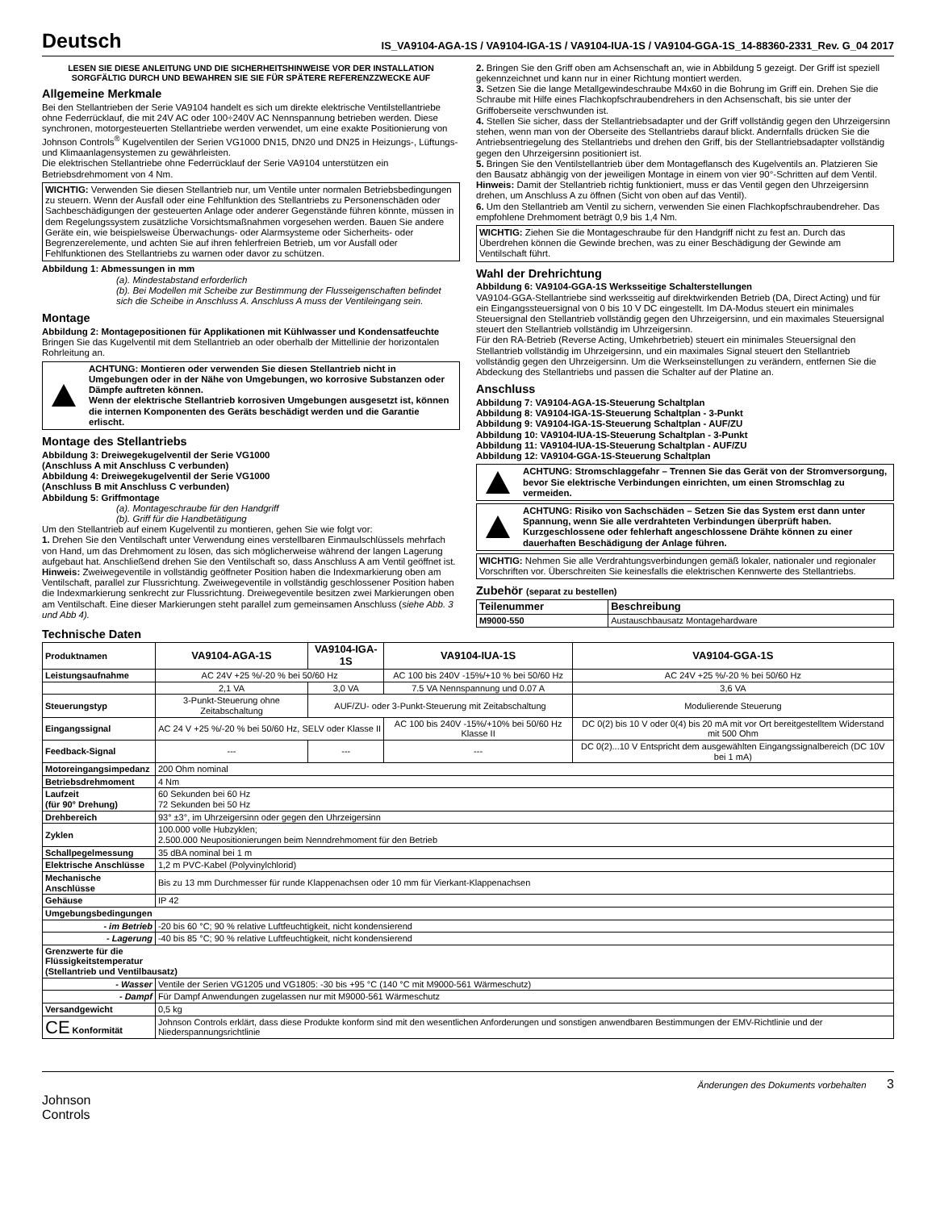Deutsch
IS_VA9104-AGA-1S / VA9104-IGA-1S / VA9104-IUA-1S / VA9104-GGA-1S_14-88360-2331_Rev. G_04 2017
LESEN SIE DIESE ANLEITUNG UND DIE SICHERHEITSHINWEISE VOR DER INSTALLATION SORGFÄLTIG DURCH UND BEWAHREN SIE SIE FÜR SPÄTERE REFERENZZWECKE AUF
Allgemeine Merkmale
Bei den Stellantrieben der Serie VA9104 handelt es sich um direkte elektrische Ventilstellantriebe ohne Federrücklauf, die mit 24V AC oder 100÷240V AC Nennspannung betrieben werden. Diese synchronen, motorgesteuerten Stellantriebe werden verwendet, um eine exakte Positionierung von Johnson Controls<sup>®</sup> Kugelventilen der Serien VG1000 DN15, DN20 und DN25 in Heizungs-, Lüftungs- und Klimaanlagensystemen zu gewährleisten.
Die elektrischen Stellantriebe ohne Federrücklauf der Serie VA9104 unterstützen ein Betriebsdrehmoment von 4 Nm.
WICHTIG: Verwenden Sie diesen Stellantrieb nur, um Ventile unter normalen Betriebsbedingungen zu steuern. Wenn der Ausfall oder eine Fehlfunktion des Stellantriebs zu Personenschäden oder Sachbeschädigungen der gesteuerten Anlage oder anderer Gegenstände führen könnte, müssen in dem Regelungssystem zusätzliche Vorsichtsmaßnahmen vorgesehen werden. Bauen Sie andere Geräte ein, wie beispielsweise Überwachungs- oder Alarmsysteme oder Sicherheits- oder Begrenzerelemente, und achten Sie auf ihren fehlerfreien Betrieb, um vor Ausfall oder Fehlfunktionen des Stellantriebs zu warnen oder davor zu schützen.
Abbildung 1: Abmessungen in mm
(a). Mindestabstand erforderlich
(b). Bei Modellen mit Scheibe zur Bestimmung der Flusseigenschaften befindet sich die Scheibe in Anschluss A. Anschluss A muss der Ventileingang sein.
Montage
Abbildung 2: Montagepositionen für Applikationen mit Kühlwasser und Kondensatfeuchte
Bringen Sie das Kugelventil mit dem Stellantrieb an oder oberhalb der Mittellinie der horizontalen Rohrleitung an.
ACHTUNG: Montieren oder verwenden Sie diesen Stellantrieb nicht in Umgebungen oder in der Nähe von Umgebungen, wo korrosive Substanzen oder Dämpfe auftreten können.
Wenn der elektrische Stellantrieb korrosiven Umgebungen ausgesetzt ist, können die internen Komponenten des Geräts beschädigt werden und die Garantie erlischt.
Montage des Stellantriebs
Abbildung 3: Dreiwegekugelventil der Serie VG1000
(Anschluss A mit Anschluss C verbunden)
Abbildung 4: Dreiwegekugelventil der Serie VG1000
(Anschluss B mit Anschluss C verbunden)
Abbildung 5: Griffmontage
(a). Montageschraube für den Handgriff
(b). Griff für die Handbetätigung
Um den Stellantrieb auf einem Kugelventil zu montieren, gehen Sie wie folgt vor:
1. Drehen Sie den Ventilschaft unter Verwendung eines verstellbaren Einmaulschlüssels mehrfach von Hand, um das Drehmoment zu lösen, das sich möglicherweise während der langen Lagerung aufgebaut hat. Anschließend drehen Sie den Ventilschaft so, dass Anschluss A am Ventil geöffnet ist.
Hinweis: Zweiwegeventile in vollständig geöffneter Position haben die Indexmarkierung oben am Ventilschaft, parallel zur Flussrichtung. Zweiwegeventile in vollständig geschlossener Position haben die Indexmarkierung senkrecht zur Flussrichtung. Dreiwegeventile besitzen zwei Markierungen oben am Ventilschaft. Eine dieser Markierungen steht parallel zum gemeinsamen Anschluss (siehe Abb. 3 und Abb 4).
2. Bringen Sie den Griff oben am Achsenschaft an, wie in Abbildung 5 gezeigt. Der Griff ist speziell gekennzeichnet und kann nur in einer Richtung montiert werden.
3. Setzen Sie die lange Metallgewindeschraube M4x60 in die Bohrung im Griff ein. Drehen Sie die Schraube mit Hilfe eines Flachkopfschraubendrehers in den Achsenschaft, bis sie unter der Griffoberseite verschwunden ist.
4. Stellen Sie sicher, dass der Stellantriebsadapter und der Griff vollständig gegen den Uhrzeigersinn stehen, wenn man von der Oberseite des Stellantriebs darauf blickt. Andernfalls drücken Sie die Antriebsentriegelung des Stellantriebs und drehen den Griff, bis der Stellantriebsadapter vollständig gegen den Uhrzeigersinn positioniert ist.
5. Bringen Sie den Ventilstellantrieb über dem Montageflansch des Kugelventils an. Platzieren Sie den Bausatz abhängig von der jeweiligen Montage in einem von vier 90°-Schritten auf dem Ventil.
Hinweis: Damit der Stellantrieb richtig funktioniert, muss er das Ventil gegen den Uhrzeigersinn drehen, um Anschluss A zu öffnen (Sicht von oben auf das Ventil).
6. Um den Stellantrieb am Ventil zu sichern, verwenden Sie einen Flachkopfschraubendreher. Das empfohlene Drehmoment beträgt 0,9 bis 1,4 Nm.
WICHTIG: Ziehen Sie die Montageschraube für den Handgriff nicht zu fest an. Durch das Überdrehen können die Gewinde brechen, was zu einer Beschädigung der Gewinde am Ventilschaft führt.
Wahl der Drehrichtung
Abbildung 6: VA9104-GGA-1S Werksseitige Schalterstellungen
VA9104-GGA-Stellantriebe sind werksseitig auf direktwirkenden Betrieb (DA, Direct Acting) und für ein Eingangssteuersignal von 0 bis 10 V DC eingestellt. Im DA-Modus steuert ein minimales Steuersignal den Stellantrieb vollständig gegen den Uhrzeigersinn, und ein maximales Steuersignal steuert den Stellantrieb vollständig im Uhrzeigersinn.
Für den RA-Betrieb (Reverse Acting, Umkehrbetrieb) steuert ein minimales Steuersignal den Stellantrieb vollständig im Uhrzeigersinn, und ein maximales Signal steuert den Stellantrieb vollständig gegen den Uhrzeigersinn. Um die Werkseinstellungen zu verändern, entfernen Sie die Abdeckung des Stellantriebs und passen die Schalter auf der Platine an.
Anschluss
Abbildung 7: VA9104-AGA-1S-Steuerung Schaltplan
Abbildung 8: VA9104-IGA-1S-Steuerung Schaltplan - 3-Punkt
Abbildung 9: VA9104-IGA-1S-Steuerung Schaltplan - AUF/ZU
Abbildung 10: VA9104-IUA-1S-Steuerung Schaltplan - 3-Punkt
Abbildung 11: VA9104-IUA-1S-Steuerung Schaltplan - AUF/ZU
Abbildung 12: VA9104-GGA-1S-Steuerung Schaltplan
ACHTUNG: Stromschlaggefahr – Trennen Sie das Gerät von der Stromversorgung, bevor Sie elektrische Verbindungen einrichten, um einen Stromschlag zu vermeiden.
ACHTUNG: Risiko von Sachschäden – Setzen Sie das System erst dann unter Spannung, wenn Sie alle verdrahteten Verbindungen überprüft haben. Kurzgeschlossene oder fehlerhaft angeschlossene Drähte können zu einer dauerhaften Beschädigung der Anlage führen.
WICHTIG: Nehmen Sie alle Verdrahtungsverbindungen gemäß lokaler, nationaler und regionaler Vorschriften vor. Überschreiten Sie keinesfalls die elektrischen Kennwerte des Stellantriebs.
Zubehör (separat zu bestellen)
| Teilenummer | Beschreibung |
| --- | --- |
| M9000-550 | Austauschbausatz Montagehardware |
Technische Daten
| Produktnamen | VA9104-AGA-1S | VA9104-IGA-1S | VA9104-IUA-1S | VA9104-GGA-1S |
| Leistungsaufnahme | AC 24V +25 %/-20 % bei 50/60 Hz | | AC 100 bis 240V -15%/+10 % bei 50/60 Hz | AC 24V +25 %/-20 % bei 50/60 Hz |
| | 2,1 VA | 3,0 VA | 7.5 VA Nennspannung und 0.07 A | 3,6 VA |
| Steuerungstyp | 3-Punkt-Steuerung ohne Zeitabschaltung | AUF/ZU- oder 3-Punkt-Steuerung mit Zeitabschaltung | | Modulierende Steuerung |
| Eingangssignal | AC 24 V +25 %/-20 % bei 50/60 Hz, SELV oder Klasse II | | AC 100 bis 240V -15%/+10% bei 50/60 Hz Klasse II | DC 0(2) bis 10 V oder 0(4) bis 20 mA mit vor Ort bereitgestelltem Widerstand mit 500 Ohm |
| Feedback-Signal | --- | --- | --- | DC 0(2)...10 V Entspricht dem ausgewählten Eingangssignalbereich (DC 10V bei 1 mA) |
| Motoreingangsimpedanz | 200 Ohm nominal | | | |
| Betriebsdrehmoment | 4 Nm | | | |
| Laufzeit (für 90° Drehung) | 60 Sekunden bei 60 Hz 72 Sekunden bei 50 Hz | | | |
| Drehbereich | 93° ±3°, im Uhrzeigersinn oder gegen den Uhrzeigersinn | | | |
| Zyklen | 100.000 volle Hubzyklen; 2.500.000 Neupositionierungen beim Nenndrehmoment für den Betrieb | | | |
| Schallpegelmessung | 35 dBA nominal bei 1 m | | | |
| Elektrische Anschlüsse | 1,2 m PVC-Kabel (Polyvinylchlorid) | | | |
| Mechanische Anschlüsse | Bis zu 13 mm Durchmesser für runde Klappenachsen oder 10 mm für Vierkant-Klappenachsen | | | |
| Gehäuse | IP 42 | | | |
| Umgebungsbedingungen | | | | |
| - im Betrieb | -20 bis 60 °C; 90 % relative Luftfeuchtigkeit, nicht kondensierend | | | |
| - Lagerung | -40 bis 85 °C; 90 % relative Luftfeuchtigkeit, nicht kondensierend | | | |
| Grenzwerte für die Flüssigkeitstemperatur (Stellantrieb und Ventilbausatz) | | | | |
| - Wasser | Ventile der Serien VG1205 und VG1805: -30 bis +95 °C (140 °C mit M9000-561 Wärmeschutz) | | | |
| - Dampf | Für Dampf Anwendungen zugelassen nur mit M9000-561 Wärmeschutz | | | |
| Versandgewicht | 0,5 kg | | | |
| CE Konformität | Johnson Controls erklärt, dass diese Produkte konform sind mit den wesentlichen Anforderungen und sonstigen anwendbaren Bestimmungen der EMV-Richtlinie und der Niederspannungsrichtlinie | | | |
Johnson
Controls
Änderungen des Dokuments vorbehalten 3